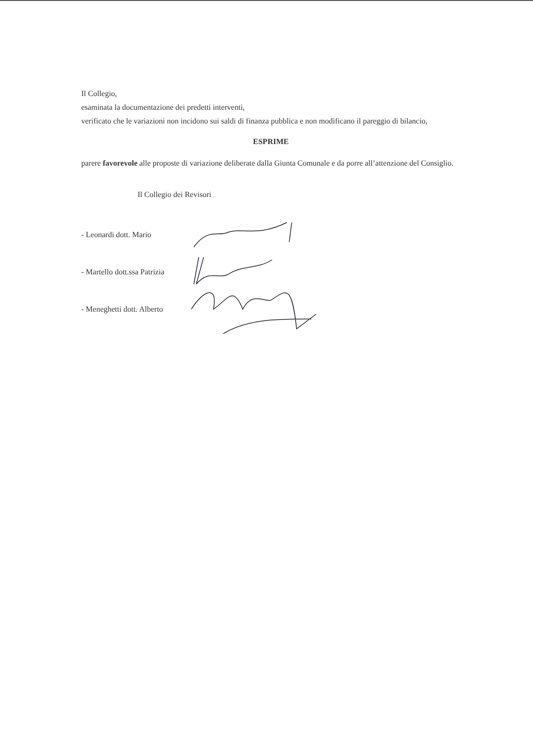Il Collegio,
esaminata la documentazione dei predetti interventi,
verificato che le variazioni non incidono sui saldi di finanza pubblica e non modificano il pareggio di bilancio,
ESPRIME
parere favorevole alle proposte di variazione deliberate dalla Giunta Comunale e da porre all’attenzione del Consiglio.
Il Collegio dei Revisori
- Leonardi dott. Mario
- Martello dott.ssa Patrizia
- Meneghetti dott. Alberto